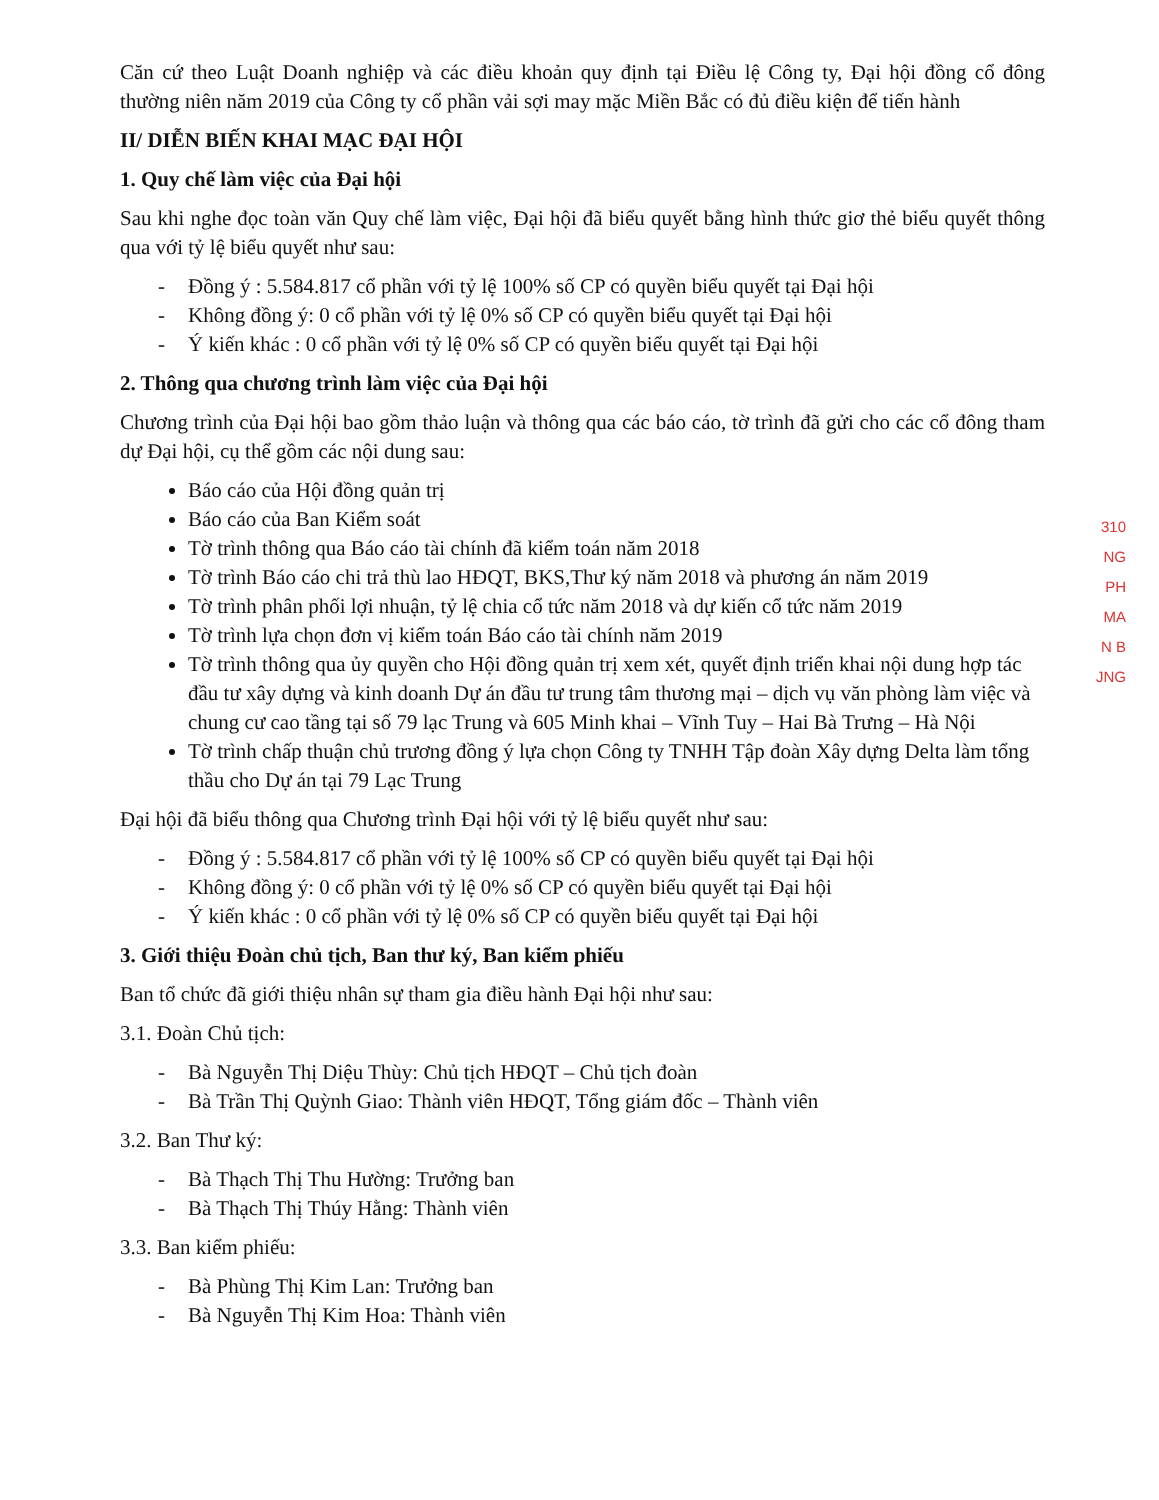Căn cứ theo Luật Doanh nghiệp và các điều khoản quy định tại Điều lệ Công ty, Đại hội đồng cổ đông thường niên năm 2019 của Công ty cổ phần vải sợi may mặc Miền Bắc có đủ điều kiện để tiến hành
II/ DIỄN BIẾN KHAI MẠC ĐẠI HỘI
1. Quy chế làm việc của Đại hội
Sau khi nghe đọc toàn văn Quy chế làm việc, Đại hội đã biểu quyết bằng hình thức giơ thẻ biểu quyết thông qua với tỷ lệ biểu quyết như sau:
- Đồng ý : 5.584.817 cổ phần với tỷ lệ 100% số CP có quyền biểu quyết tại Đại hội
- Không đồng ý: 0 cổ phần với tỷ lệ 0% số CP có quyền biểu quyết tại Đại hội
- Ý kiến khác : 0 cổ phần với tỷ lệ 0% số CP có quyền biểu quyết tại Đại hội
2. Thông qua chương trình làm việc của Đại hội
Chương trình của Đại hội bao gồm thảo luận và thông qua các báo cáo, tờ trình đã gửi cho các cổ đông tham dự Đại hội, cụ thể gồm các nội dung sau:
Báo cáo của Hội đồng quản trị
Báo cáo của Ban Kiểm soát
Tờ trình thông qua Báo cáo tài chính đã kiểm toán năm 2018
Tờ trình Báo cáo chi trả thù lao HĐQT, BKS,Thư ký năm 2018 và phương án năm 2019
Tờ trình phân phối lợi nhuận, tỷ lệ chia cổ tức năm 2018 và dự kiến cổ tức năm 2019
Tờ trình lựa chọn đơn vị kiểm toán Báo cáo tài chính năm 2019
Tờ trình thông qua ủy quyền cho Hội đồng quản trị xem xét, quyết định triển khai nội dung hợp tác đầu tư xây dựng và kinh doanh Dự án đầu tư trung tâm thương mại – dịch vụ văn phòng làm việc và chung cư cao tầng tại số 79 lạc Trung và 605 Minh khai – Vĩnh Tuy – Hai Bà Trưng – Hà Nội
Tờ trình chấp thuận chủ trương đồng ý lựa chọn Công ty TNHH Tập đoàn Xây dựng Delta làm tổng thầu cho Dự án tại 79 Lạc Trung
Đại hội đã biểu thông qua Chương trình Đại hội với tỷ lệ biểu quyết như sau:
- Đồng ý : 5.584.817 cổ phần với tỷ lệ 100% số CP có quyền biểu quyết tại Đại hội
- Không đồng ý: 0 cổ phần với tỷ lệ 0% số CP có quyền biểu quyết tại Đại hội
- Ý kiến khác : 0 cổ phần với tỷ lệ 0% số CP có quyền biểu quyết tại Đại hội
3. Giới thiệu Đoàn chủ tịch, Ban thư ký, Ban kiểm phiếu
Ban tổ chức đã giới thiệu nhân sự tham gia điều hành Đại hội như sau:
3.1. Đoàn Chủ tịch:
- Bà Nguyễn Thị Diệu Thùy: Chủ tịch HĐQT – Chủ tịch đoàn
- Bà Trần Thị Quỳnh Giao: Thành viên HĐQT, Tổng giám đốc – Thành viên
3.2. Ban Thư ký:
- Bà Thạch Thị Thu Hường: Trưởng ban
- Bà Thạch Thị Thúy Hằng: Thành viên
3.3. Ban kiểm phiếu:
- Bà Phùng Thị Kim Lan: Trưởng ban
- Bà Nguyễn Thị Kim Hoa: Thành viên
310
NG
PH
MA
N B
JNG